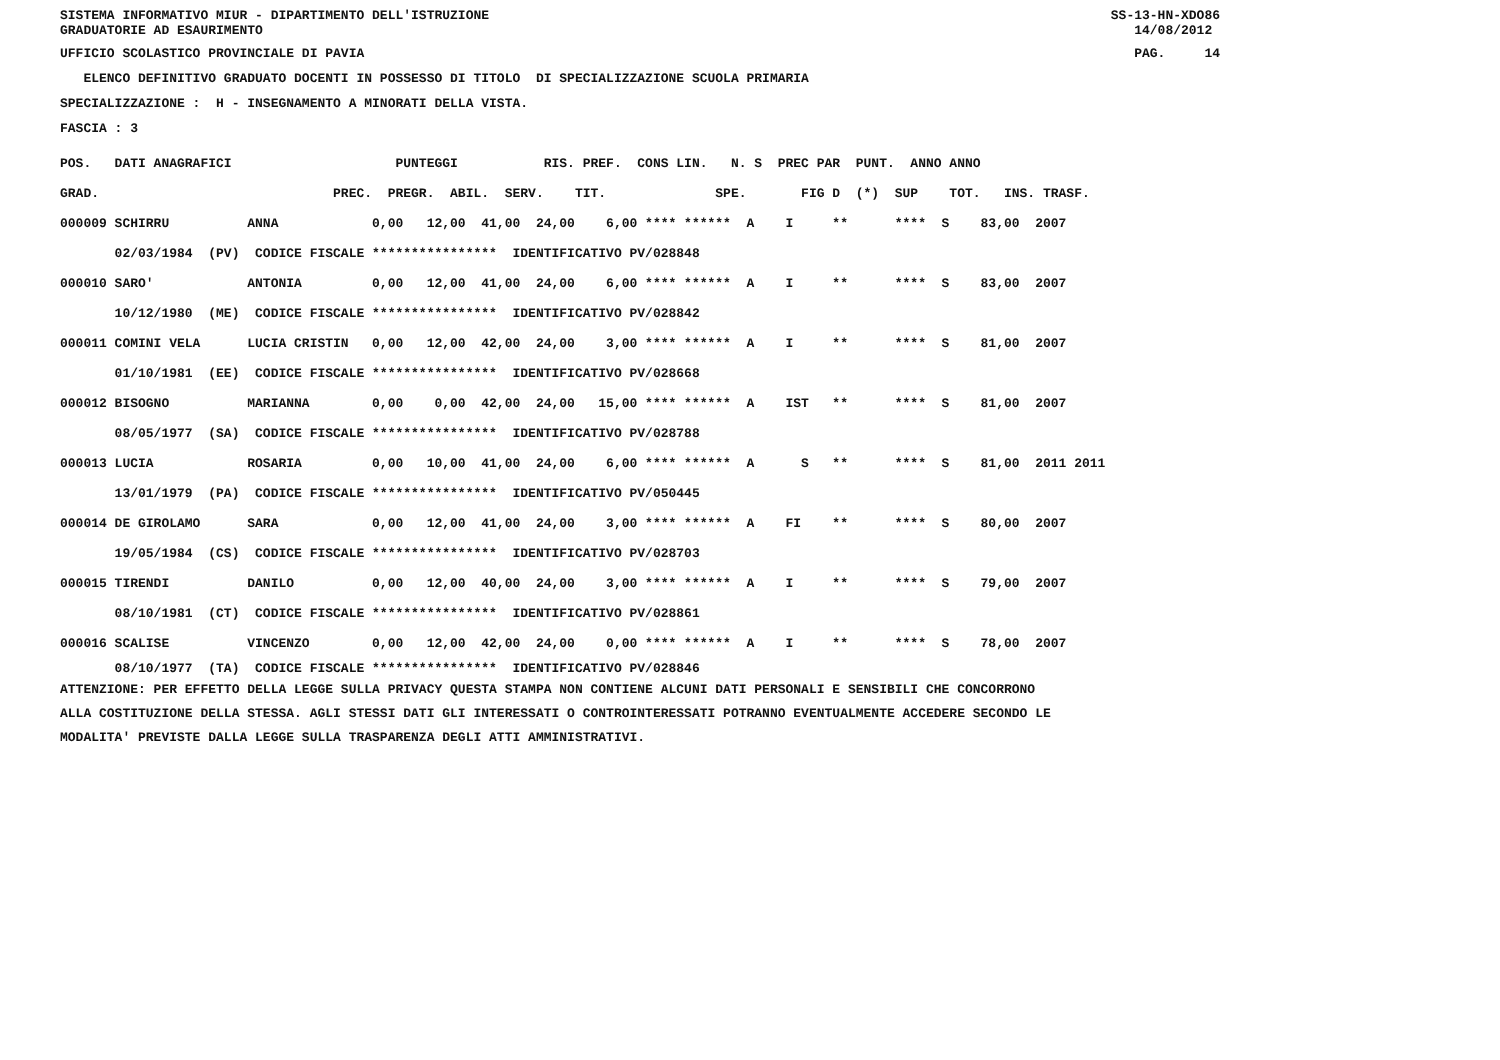SISTEMA INFORMATIVO MIUR - DIPARTIMENTO DELL'ISTRUZIONE GRADUATORIE AD ESAURIMENTO
SS-13-HN-XDO86 14/08/2012
UFFICIO SCOLASTICO PROVINCIALE DI PAVIA
PAG. 14
ELENCO DEFINITIVO GRADUATO DOCENTI IN POSSESSO DI TITOLO DI SPECIALIZZAZIONE SCUOLA PRIMARIA
SPECIALIZZAZIONE : H - INSEGNAMENTO A MINORATI DELLA VISTA.
FASCIA : 3
| POS. DATI ANAGRAFICI PUNTEGGI RIS. PREF. CONS LIN. N. S PREC PAR PUNT. ANNO ANNO |
| --- |
| GRAD. PREC. PREGR. ABIL. SERV. TIT. SPE. FIG D (*) SUP TOT. INS. TRASF. |
| 000009 SCHIRRU ANNA 0,00 12,00 41,00 24,00 6,00 **** ****** A I ** **** S 83,00 2007 |
| 02/03/1984 (PV) CODICE FISCALE **************** IDENTIFICATIVO PV/028848 |
| 000010 SARO' ANTONIA 0,00 12,00 41,00 24,00 6,00 **** ****** A I ** **** S 83,00 2007 |
| 10/12/1980 (ME) CODICE FISCALE **************** IDENTIFICATIVO PV/028842 |
| 000011 COMINI VELA LUCIA CRISTIN 0,00 12,00 42,00 24,00 3,00 **** ****** A I ** **** S 81,00 2007 |
| 01/10/1981 (EE) CODICE FISCALE **************** IDENTIFICATIVO PV/028668 |
| 000012 BISOGNO MARIANNA 0,00 0,00 42,00 24,00 15,00 **** ****** A IST ** **** S 81,00 2007 |
| 08/05/1977 (SA) CODICE FISCALE **************** IDENTIFICATIVO PV/028788 |
| 000013 LUCIA ROSARIA 0,00 10,00 41,00 24,00 6,00 **** ****** A S ** **** S 81,00 2011 2011 |
| 13/01/1979 (PA) CODICE FISCALE **************** IDENTIFICATIVO PV/050445 |
| 000014 DE GIROLAMO SARA 0,00 12,00 41,00 24,00 3,00 **** ****** A FI ** **** S 80,00 2007 |
| 19/05/1984 (CS) CODICE FISCALE **************** IDENTIFICATIVO PV/028703 |
| 000015 TIRENDI DANILO 0,00 12,00 40,00 24,00 3,00 **** ****** A I ** **** S 79,00 2007 |
| 08/10/1981 (CT) CODICE FISCALE **************** IDENTIFICATIVO PV/028861 |
| 000016 SCALISE VINCENZO 0,00 12,00 42,00 24,00 0,00 **** ****** A I ** **** S 78,00 2007 |
| 08/10/1977 (TA) CODICE FISCALE **************** IDENTIFICATIVO PV/028846 |
ATTENZIONE: PER EFFETTO DELLA LEGGE SULLA PRIVACY QUESTA STAMPA NON CONTIENE ALCUNI DATI PERSONALI E SENSIBILI CHE CONCORRONO ALLA COSTITUZIONE DELLA STESSA. AGLI STESSI DATI GLI INTERESSATI O CONTROINTERESSATI POTRANNO EVENTUALMENTE ACCEDERE SECONDO LE MODALITA' PREVISTE DALLA LEGGE SULLA TRASPARENZA DEGLI ATTI AMMINISTRATIVI.